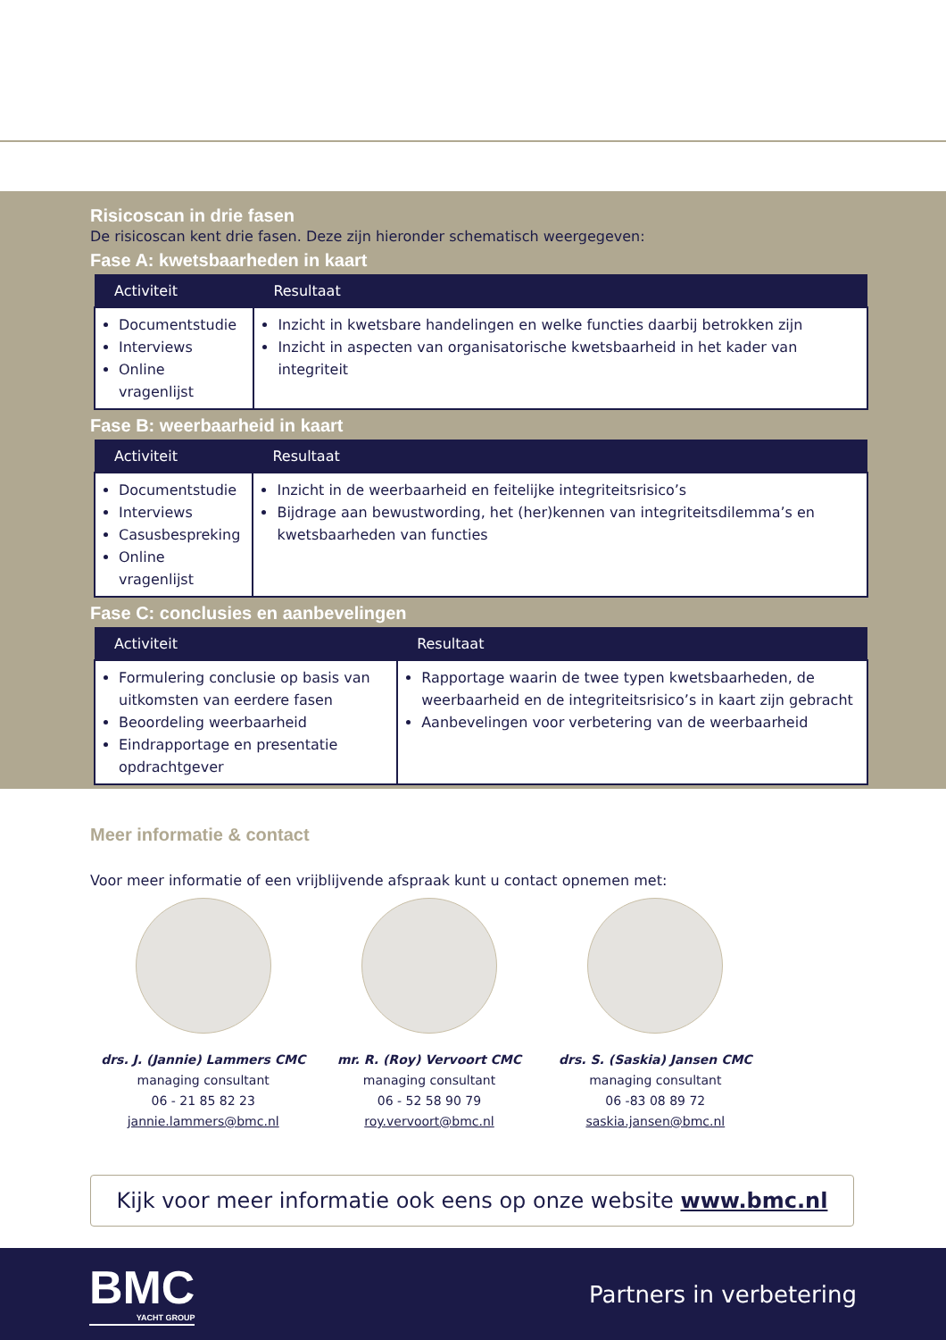Risicoscan in drie fasen
De risicoscan kent drie fasen. Deze zijn hieronder schematisch weergegeven:
Fase A: kwetsbaarheden in kaart
| Activiteit | Resultaat |
| --- | --- |
| Documentstudie Interviews Online vragenlijst | Inzicht in kwetsbare handelingen en welke functies daarbij betrokken zijn Inzicht in aspecten van organisatorische kwetsbaarheid in het kader van integriteit |
Fase B: weerbaarheid in kaart
| Activiteit | Resultaat |
| --- | --- |
| Documentstudie Interviews Casusbespreking Online vragenlijst | Inzicht in de weerbaarheid en feitelijke integriteitsrisico’s Bijdrage aan bewustwording, het (her)kennen van integriteitsdilemma’s en kwetsbaarheden van functies |
Fase C: conclusies en aanbevelingen
| Activiteit | Resultaat |
| --- | --- |
| Formulering conclusie op basis van uitkomsten van eerdere fasen Beoordeling weerbaarheid Eindrapportage en presentatie opdrachtgever | Rapportage waarin de twee typen kwetsbaarheden, de weerbaarheid en de integriteitsrisico’s in kaart zijn gebracht Aanbevelingen voor verbetering van de weerbaarheid |
Meer informatie & contact
Voor meer informatie of een vrijblijvende afspraak kunt u contact opnemen met:
drs. J. (Jannie) Lammers CMC
managing consultant
06 - 21 85 82 23
jannie.lammers@bmc.nl
mr. R. (Roy) Vervoort CMC
managing consultant
06 - 52 58 90 79
roy.vervoort@bmc.nl
drs. S. (Saskia) Jansen CMC
managing consultant
06 -83 08 89 72
saskia.jansen@bmc.nl
Kijk voor meer informatie ook eens op onze website www.bmc.nl
BMC
YACHT GROUP
Partners in verbetering